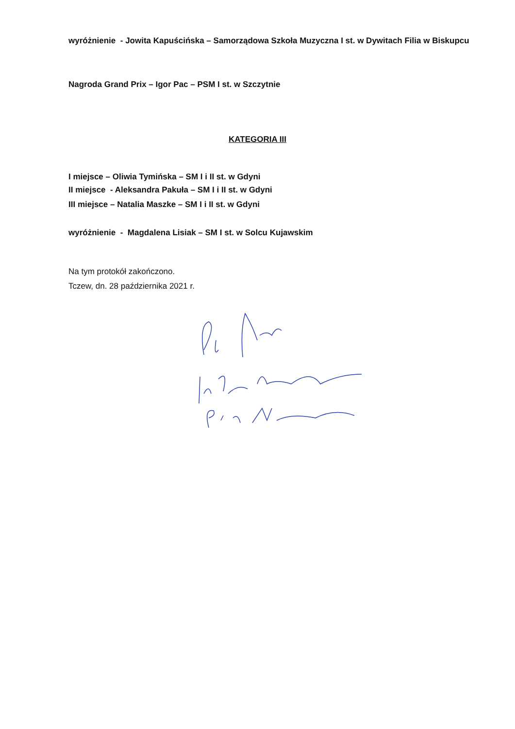wyróżnienie - Jowita Kapuścińska – Samorządowa Szkoła Muzyczna I st. w Dywitach Filia w Biskupcu
Nagroda Grand Prix – Igor Pac – PSM I st. w Szczytnie
KATEGORIA III
I miejsce – Oliwia Tymińska – SM I i II st. w Gdyni
II miejsce - Aleksandra Pakuła – SM I i II st. w Gdyni
III miejsce – Natalia Maszke – SM I i II st. w Gdyni
wyróżnienie - Magdalena Lisiak – SM I st. w Solcu Kujawskim
Na tym protokół zakończono.
Tczew, dn. 28 października 2021 r.